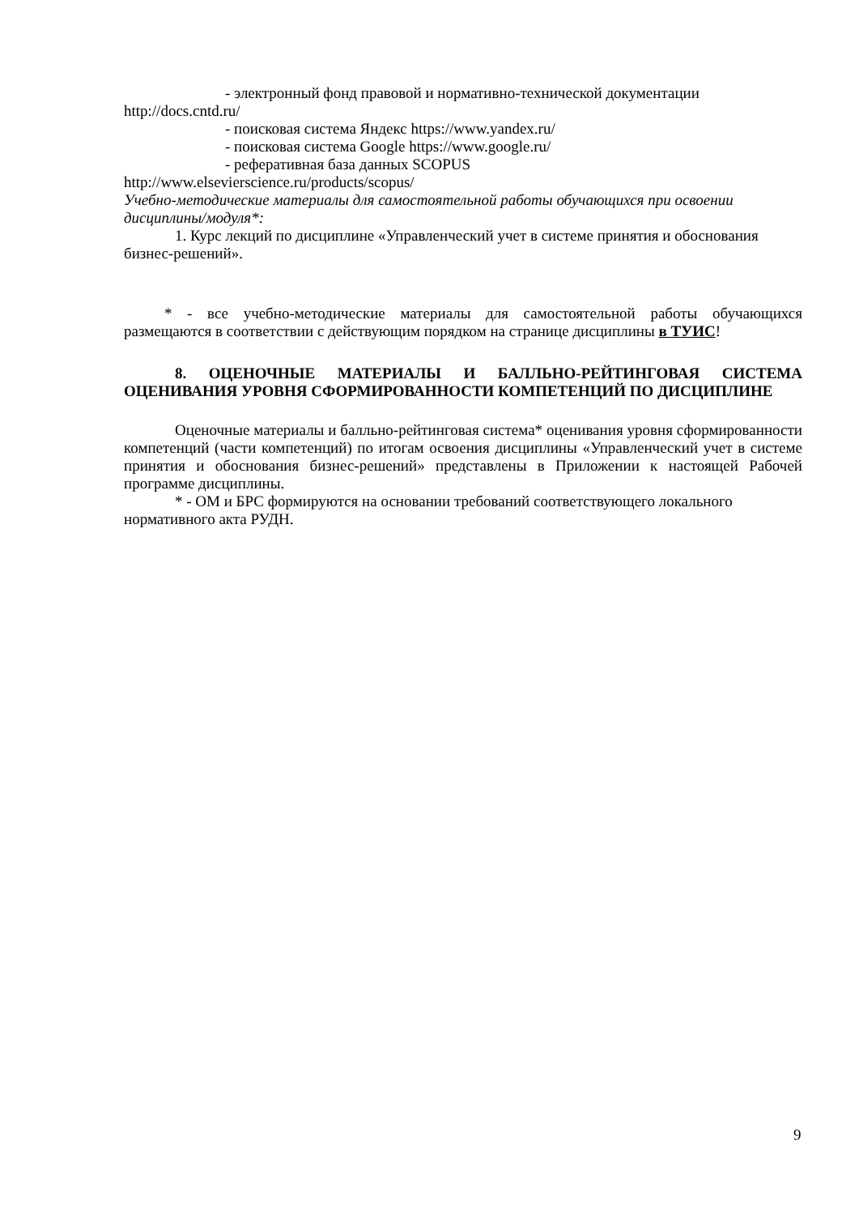- электронный фонд правовой и нормативно-технической документации
http://docs.cntd.ru/
- поисковая система Яндекс https://www.yandex.ru/
- поисковая система Google https://www.google.ru/
- реферативная база данных SCOPUS
http://www.elsevierscience.ru/products/scopus/
Учебно-методические материалы для самостоятельной работы обучающихся при освоении дисциплины/модуля*:
1. Курс лекций по дисциплине «Управленческий учет в системе принятия и обоснования бизнес-решений».
* - все учебно-методические материалы для самостоятельной работы обучающихся размещаются в соответствии с действующим порядком на странице дисциплины в ТУИС!
8. ОЦЕНОЧНЫЕ МАТЕРИАЛЫ И БАЛЛЬНО-РЕЙТИНГОВАЯ СИСТЕМА ОЦЕНИВАНИЯ УРОВНЯ СФОРМИРОВАННОСТИ КОМПЕТЕНЦИЙ ПО ДИСЦИПЛИНЕ
Оценочные материалы и балльно-рейтинговая система* оценивания уровня сформированности компетенций (части компетенций) по итогам освоения дисциплины «Управленческий учет в системе принятия и обоснования бизнес-решений» представлены в Приложении к настоящей Рабочей программе дисциплины.
* - ОМ и БРС формируются на основании требований соответствующего локального нормативного акта РУДН.
9